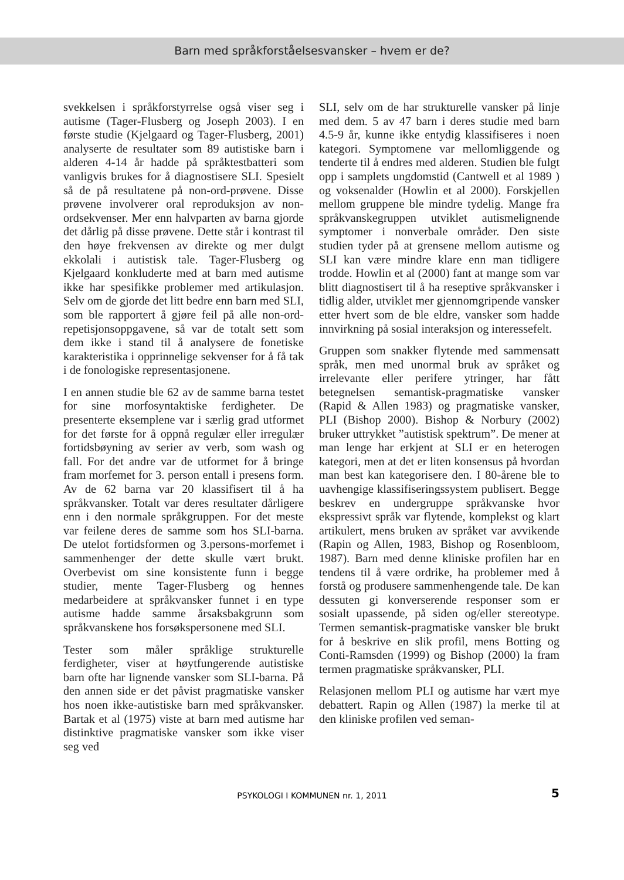Barn med språkforståelsesvansker – hvem er de?
svekkelsen i språkforstyrrelse også viser seg i autisme (Tager-Flusberg og Joseph 2003). I en første studie (Kjelgaard og Tager-Flusberg, 2001) analyserte de resultater som 89 autistiske barn i alderen 4-14 år hadde på språktestbatteri som vanligvis brukes for å diagnostisere SLI. Spesielt så de på resultatene på non-ord-prøvene. Disse prøvene involverer oral reproduksjon av non-ordsekvenser. Mer enn halvparten av barna gjorde det dårlig på disse prøvene. Dette står i kontrast til den høye frekvensen av direkte og mer dulgt ekkolali i autistisk tale. Tager-Flusberg og Kjelgaard konkluderte med at barn med autisme ikke har spesifikke problemer med artikulasjon. Selv om de gjorde det litt bedre enn barn med SLI, som ble rapportert å gjøre feil på alle non-ord-repetisjonsoppgavene, så var de totalt sett som dem ikke i stand til å analysere de fonetiske karakteristika i opprinnelige sekvenser for å få tak i de fonologiske representasjonene.
I en annen studie ble 62 av de samme barna testet for sine morfosyntaktiske ferdigheter. De presenterte eksemplene var i særlig grad utformet for det første for å oppnå regulær eller irregulær fortidsbøyning av serier av verb, som wash og fall. For det andre var de utformet for å bringe fram morfemet for 3. person entall i presens form. Av de 62 barna var 20 klassifisert til å ha språkvansker. Totalt var deres resultater dårligere enn i den normale språkgruppen. For det meste var feilene deres de samme som hos SLI-barna. De utelot fortidsformen og 3.persons-morfemet i sammenhenger der dette skulle vært brukt. Overbevist om sine konsistente funn i begge studier, mente Tager-Flusberg og hennes medarbeidere at språkvansker funnet i en type autisme hadde samme årsaksbakgrunn som språkvanskene hos forsøkspersonene med SLI.
Tester som måler språklige strukturelle ferdigheter, viser at høytfungerende autistiske barn ofte har lignende vansker som SLI-barna. På den annen side er det påvist pragmatiske vansker hos noen ikke-autistiske barn med språkvansker. Bartak et al (1975) viste at barn med autisme har distinktive pragmatiske vansker som ikke viser seg ved
SLI, selv om de har strukturelle vansker på linje med dem. 5 av 47 barn i deres studie med barn 4.5-9 år, kunne ikke entydig klassifiseres i noen kategori. Symptomene var mellomliggende og tenderte til å endres med alderen. Studien ble fulgt opp i samplets ungdomstid (Cantwell et al 1989 ) og voksenalder (Howlin et al 2000). Forskjellen mellom gruppene ble mindre tydelig. Mange fra språkvanskegruppen utviklet autismelignende symptomer i nonverbale områder. Den siste studien tyder på at grensene mellom autisme og SLI kan være mindre klare enn man tidligere trodde. Howlin et al (2000) fant at mange som var blitt diagnostisert til å ha reseptive språkvansker i tidlig alder, utviklet mer gjennomgripende vansker etter hvert som de ble eldre, vansker som hadde innvirkning på sosial interaksjon og interessefelt.
Gruppen som snakker flytende med sammensatt språk, men med unormal bruk av språket og irrelevante eller perifere ytringer, har fått betegnelsen semantisk-pragmatiske vansker (Rapid & Allen 1983) og pragmatiske vansker, PLI (Bishop 2000). Bishop & Norbury (2002) bruker uttrykket ”autistisk spektrum”. De mener at man lenge har erkjent at SLI er en heterogen kategori, men at det er liten konsensus på hvordan man best kan kategorisere den. I 80-årene ble to uavhengige klassifiseringssystem publisert. Begge beskrev en undergruppe språkvanske hvor ekspressivt språk var flytende, komplekst og klart artikulert, mens bruken av språket var avvikende (Rapin og Allen, 1983, Bishop og Rosenbloom, 1987). Barn med denne kliniske profilen har en tendens til å være ordrike, ha problemer med å forstå og produsere sammenhengende tale. De kan dessuten gi konverserende responser som er sosialt upassende, på siden og/eller stereotype. Termen semantisk-pragmatiske vansker ble brukt for å beskrive en slik profil, mens Botting og Conti-Ramsden (1999) og Bishop (2000) la fram termen pragmatiske språkvansker, PLI.
Relasjonen mellom PLI og autisme har vært mye debattert. Rapin og Allen (1987) la merke til at den kliniske profilen ved seman-
PSYKOLOGI I KOMMUNEN nr. 1, 2011 5